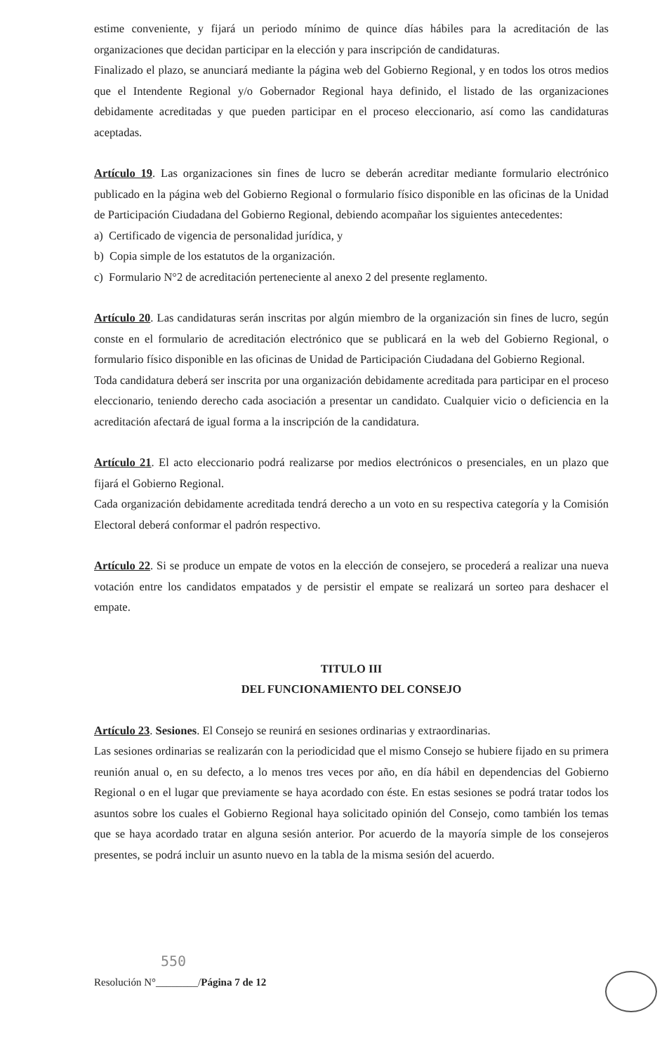estime conveniente, y fijará un periodo mínimo de quince días hábiles para la acreditación de las organizaciones que decidan participar en la elección y para inscripción de candidaturas.
Finalizado el plazo, se anunciará mediante la página web del Gobierno Regional, y en todos los otros medios que el Intendente Regional y/o Gobernador Regional haya definido, el listado de las organizaciones debidamente acreditadas y que pueden participar en el proceso eleccionario, así como las candidaturas aceptadas.
Artículo 19. Las organizaciones sin fines de lucro se deberán acreditar mediante formulario electrónico publicado en la página web del Gobierno Regional o formulario físico disponible en las oficinas de la Unidad de Participación Ciudadana del Gobierno Regional, debiendo acompañar los siguientes antecedentes:
a) Certificado de vigencia de personalidad jurídica, y
b) Copia simple de los estatutos de la organización.
c) Formulario N°2 de acreditación perteneciente al anexo 2 del presente reglamento.
Artículo 20. Las candidaturas serán inscritas por algún miembro de la organización sin fines de lucro, según conste en el formulario de acreditación electrónico que se publicará en la web del Gobierno Regional, o formulario físico disponible en las oficinas de Unidad de Participación Ciudadana del Gobierno Regional.
Toda candidatura deberá ser inscrita por una organización debidamente acreditada para participar en el proceso eleccionario, teniendo derecho cada asociación a presentar un candidato. Cualquier vicio o deficiencia en la acreditación afectará de igual forma a la inscripción de la candidatura.
Artículo 21. El acto eleccionario podrá realizarse por medios electrónicos o presenciales, en un plazo que fijará el Gobierno Regional.
Cada organización debidamente acreditada tendrá derecho a un voto en su respectiva categoría y la Comisión Electoral deberá conformar el padrón respectivo.
Artículo 22. Si se produce un empate de votos en la elección de consejero, se procederá a realizar una nueva votación entre los candidatos empatados y de persistir el empate se realizará un sorteo para deshacer el empate.
TITULO III
DEL FUNCIONAMIENTO DEL CONSEJO
Artículo 23. Sesiones. El Consejo se reunirá en sesiones ordinarias y extraordinarias.
Las sesiones ordinarias se realizarán con la periodicidad que el mismo Consejo se hubiere fijado en su primera reunión anual o, en su defecto, a lo menos tres veces por año, en día hábil en dependencias del Gobierno Regional o en el lugar que previamente se haya acordado con éste. En estas sesiones se podrá tratar todos los asuntos sobre los cuales el Gobierno Regional haya solicitado opinión del Consejo, como también los temas que se haya acordado tratar en alguna sesión anterior. Por acuerdo de la mayoría simple de los consejeros presentes, se podrá incluir un asunto nuevo en la tabla de la misma sesión del acuerdo.
550
Resolución N°________/Página 7 de 12